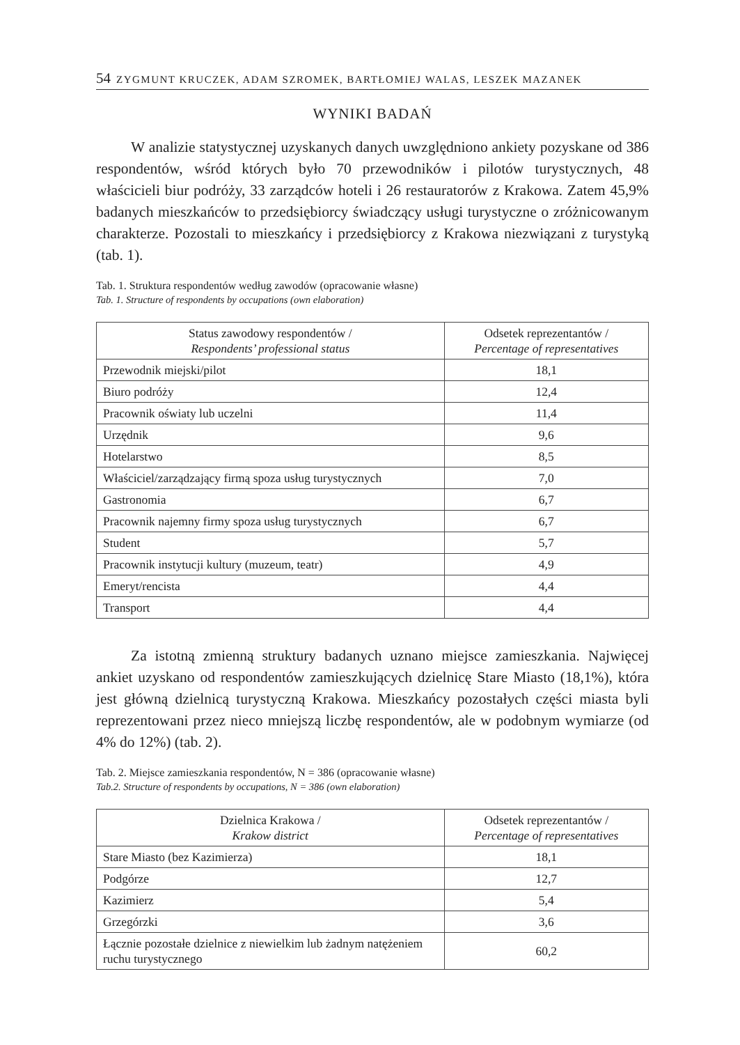54 ZYGMUNT KRUCZEK, ADAM SZROMEK, BARTŁOMIEJ WALAS, LESZEK MAZANEK
WYNIKI BADAŃ
W analizie statystycznej uzyskanych danych uwzględniono ankiety pozyskane od 386 respondentów, wśród których było 70 przewodników i pilotów turystycznych, 48 właścicieli biur podróży, 33 zarządców hoteli i 26 restauratorów z Krakowa. Zatem 45,9% badanych mieszkańców to przedsiębiorcy świadczący usługi turystyczne o zróżnicowanym charakterze. Pozostali to mieszkańcy i przedsiębiorcy z Krakowa niezwiązani z turystyką (tab. 1).
Tab. 1. Struktura respondentów według zawodów (opracowanie własne)
Tab. 1. Structure of respondents by occupations (own elaboration)
| Status zawodowy respondentów / Respondents’ professional status | Odsetek reprezentantów / Percentage of representatives |
| --- | --- |
| Przewodnik miejski/pilot | 18,1 |
| Biuro podróży | 12,4 |
| Pracownik oświaty lub uczelni | 11,4 |
| Urzędnik | 9,6 |
| Hotelarstwo | 8,5 |
| Właściciel/zarządzający firmą spoza usług turystycznych | 7,0 |
| Gastronomia | 6,7 |
| Pracownik najemny firmy spoza usług turystycznych | 6,7 |
| Student | 5,7 |
| Pracownik instytucji kultury (muzeum, teatr) | 4,9 |
| Emeryt/rencista | 4,4 |
| Transport | 4,4 |
Za istotną zmienną struktury badanych uznano miejsce zamieszkania. Najwięcej ankiet uzyskano od respondentów zamieszkujących dzielnicę Stare Miasto (18,1%), która jest główną dzielnicą turystyczną Krakowa. Mieszkańcy pozostałych części miasta byli reprezentowani przez nieco mniejszą liczbę respondentów, ale w podobnym wymiarze (od 4% do 12%) (tab. 2).
Tab. 2. Miejsce zamieszkania respondentów, N = 386 (opracowanie własne)
Tab.2. Structure of respondents by occupations, N = 386 (own elaboration)
| Dzielnica Krakowa / Krakow district | Odsetek reprezentantów / Percentage of representatives |
| --- | --- |
| Stare Miasto (bez Kazimierza) | 18,1 |
| Podgórze | 12,7 |
| Kazimierz | 5,4 |
| Grzegórzki | 3,6 |
| Łącznie pozostałe dzielnice z niewielkim lub żadnym natężeniem ruchu turystycznego | 60,2 |